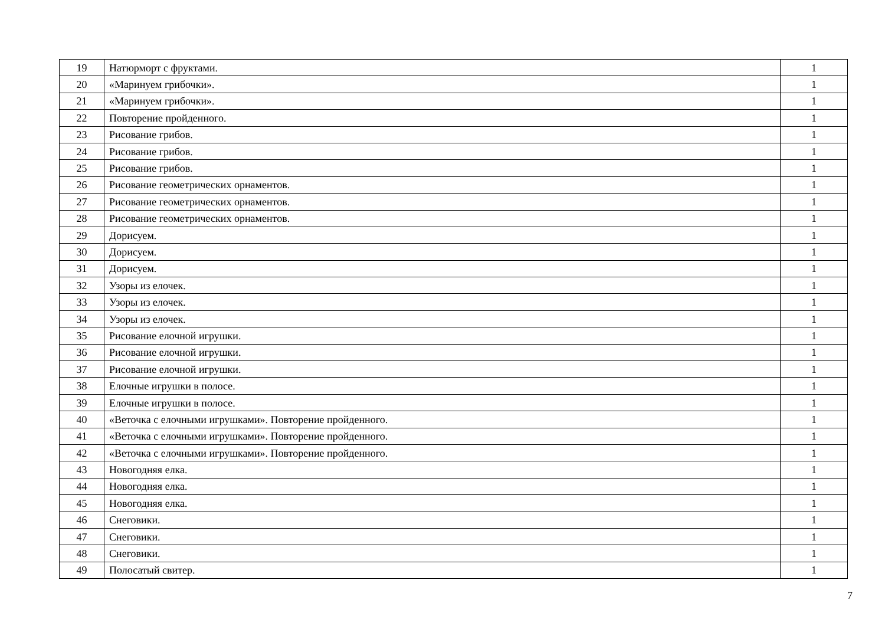| 19 | Натюрморт с фруктами. | 1 |
| 20 | «Маринуем грибочки». | 1 |
| 21 | «Маринуем грибочки». | 1 |
| 22 | Повторение пройденного. | 1 |
| 23 | Рисование грибов. | 1 |
| 24 | Рисование грибов. | 1 |
| 25 | Рисование грибов. | 1 |
| 26 | Рисование геометрических орнаментов. | 1 |
| 27 | Рисование геометрических орнаментов. | 1 |
| 28 | Рисование геометрических орнаментов. | 1 |
| 29 | Дорисуем. | 1 |
| 30 | Дорисуем. | 1 |
| 31 | Дорисуем. | 1 |
| 32 | Узоры из елочек. | 1 |
| 33 | Узоры из елочек. | 1 |
| 34 | Узоры из елочек. | 1 |
| 35 | Рисование елочной игрушки. | 1 |
| 36 | Рисование елочной игрушки. | 1 |
| 37 | Рисование елочной игрушки. | 1 |
| 38 | Елочные игрушки в полосе. | 1 |
| 39 | Елочные игрушки в полосе. | 1 |
| 40 | «Веточка с елочными игрушками». Повторение пройденного. | 1 |
| 41 | «Веточка с елочными игрушками». Повторение пройденного. | 1 |
| 42 | «Веточка с елочными игрушками». Повторение пройденного. | 1 |
| 43 | Новогодняя елка. | 1 |
| 44 | Новогодняя елка. | 1 |
| 45 | Новогодняя елка. | 1 |
| 46 | Снеговики. | 1 |
| 47 | Снеговики. | 1 |
| 48 | Снеговики. | 1 |
| 49 | Полосатый свитер. | 1 |
7